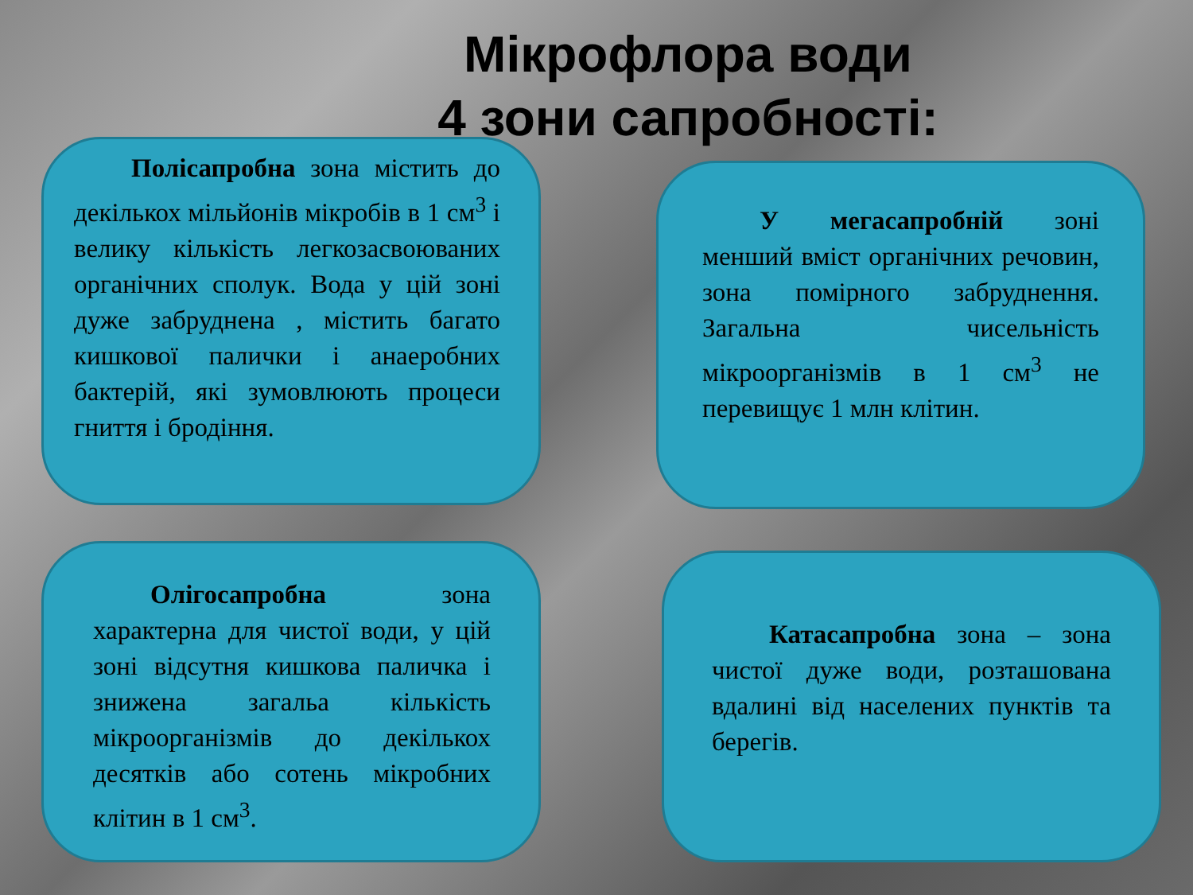Мікрофлора води
4 зони сапробності:
Полісапробна зона містить до декількох мільйонів мікробів в 1 см<sup>3</sup> і велику кількість легкозасвоюваних органічних сполук. Вода у цій зоні дуже забруднена , містить багато кишкової палички і анаеробних бактерій, які зумовлюють процеси гниття і бродіння.
У мегасапробній зоні менший вміст органічних речовин, зона помірного забруднення. Загальна чисельність мікроорганізмів в 1 см<sup>3</sup> не перевищує 1 млн клітин.
Олігосапробна зона характерна для чистої води, у цій зоні відсутня кишкова паличка і знижена загальа кількість мікроорганізмів до декількох десятків або сотень мікробних клітин в 1 см<sup>3</sup>.
Катасапробна зона – зона чистої дуже води, розташована вдалині від населених пунктів та берегів.